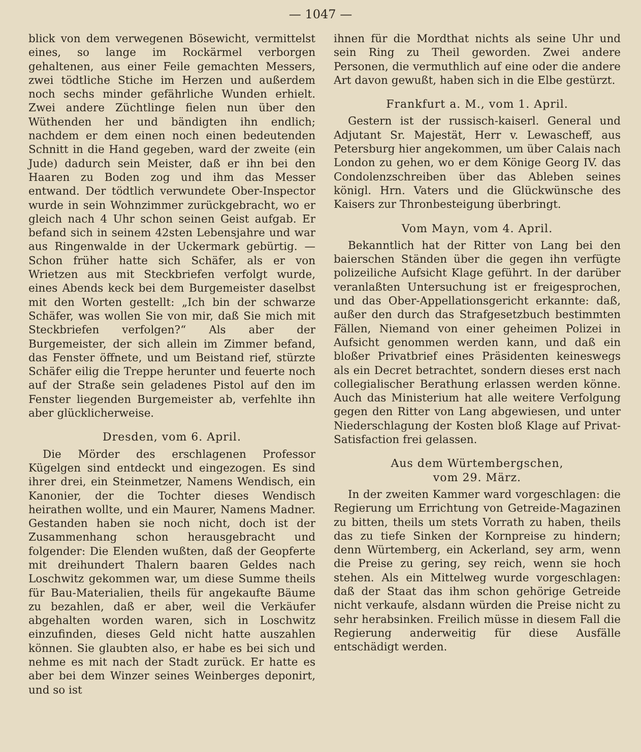— 1047 —
blick von dem verwegenen Bösewicht, vermittelst eines, so lange im Rockärmel verborgen gehaltenen, aus einer Feile gemachten Messers, zwei tödtliche Stiche im Herzen und außerdem noch sechs minder gefährliche Wunden erhielt. Zwei andere Züchtlinge fielen nun über den Wüthenden her und bändigten ihn endlich; nachdem er dem einen noch einen bedeutenden Schnitt in die Hand gegeben, ward der zweite (ein Jude) dadurch sein Meister, daß er ihn bei den Haaren zu Boden zog und ihm das Messer entwand. Der tödtlich verwundete Ober-Inspector wurde in sein Wohnzimmer zurückgebracht, wo er gleich nach 4 Uhr schon seinen Geist aufgab. Er befand sich in seinem 42sten Lebensjahre und war aus Ringenwalde in der Uckermark gebürtig. — Schon früher hatte sich Schäfer, als er von Wrietzen aus mit Steckbriefen verfolgt wurde, eines Abends keck bei dem Burgemeister daselbst mit den Worten gestellt: „Ich bin der schwarze Schäfer, was wollen Sie von mir, daß Sie mich mit Steckbriefen verfolgen?“ Als aber der Burgemeister, der sich allein im Zimmer befand, das Fenster öffnete, und um Beistand rief, stürzte Schäfer eilig die Treppe herunter und feuerte noch auf der Straße sein geladenes Pistol auf den im Fenster liegenden Burgemeister ab, verfehlte ihn aber glücklicherweise.
Dresden, vom 6. April.
Die Mörder des erschlagenen Professor Kügelgen sind entdeckt und eingezogen. Es sind ihrer drei, ein Steinmetzer, Namens Wendisch, ein Kanonier, der die Tochter dieses Wendisch heirathen wollte, und ein Maurer, Namens Madner. Gestanden haben sie noch nicht, doch ist der Zusammenhang schon herausgebracht und folgender: Die Elenden wußten, daß der Geopferte mit dreihundert Thalern baaren Geldes nach Loschwitz gekommen war, um diese Summe theils für Bau-Materialien, theils für angekaufte Bäume zu bezahlen, daß er aber, weil die Verkäufer abgehalten worden waren, sich in Loschwitz einzufinden, dieses Geld nicht hatte auszahlen können. Sie glaubten also, er habe es bei sich und nehme es mit nach der Stadt zurück. Er hatte es aber bei dem Winzer seines Weinberges deponirt, und so ist
ihnen für die Mordthat nichts als seine Uhr und sein Ring zu Theil geworden. Zwei andere Personen, die vermuthlich auf eine oder die andere Art davon gewußt, haben sich in die Elbe gestürzt.
Frankfurt a. M., vom 1. April.
Gestern ist der russisch-kaiserl. General und Adjutant Sr. Majestät, Herr v. Lewascheff, aus Petersburg hier angekommen, um über Calais nach London zu gehen, wo er dem Könige Georg IV. das Condolenzschreiben über das Ableben seines königl. Hrn. Vaters und die Glückwünsche des Kaisers zur Thronbesteigung überbringt.
Vom Mayn, vom 4. April.
Bekanntlich hat der Ritter von Lang bei den baierschen Ständen über die gegen ihn verfügte polizeiliche Aufsicht Klage geführt. In der darüber veranlaßten Untersuchung ist er freigesprochen, und das Ober-Appellationsgericht erkannte: daß, außer den durch das Strafgesetzbuch bestimmten Fällen, Niemand von einer geheimen Polizei in Aufsicht genommen werden kann, und daß ein bloßer Privatbrief eines Präsidenten keineswegs als ein Decret betrachtet, sondern dieses erst nach collegialischer Berathung erlassen werden könne. Auch das Ministerium hat alle weitere Verfolgung gegen den Ritter von Lang abgewiesen, und unter Niederschlagung der Kosten bloß Klage auf Privat-Satisfaction frei gelassen.
Aus dem Würtembergschen,
vom 29. März.
In der zweiten Kammer ward vorgeschlagen: die Regierung um Errichtung von Getreide-Magazinen zu bitten, theils um stets Vorrath zu haben, theils das zu tiefe Sinken der Kornpreise zu hindern; denn Würtemberg, ein Ackerland, sey arm, wenn die Preise zu gering, sey reich, wenn sie hoch stehen. Als ein Mittelweg wurde vorgeschlagen: daß der Staat das ihm schon gehörige Getreide nicht verkaufe, alsdann würden die Preise nicht zu sehr herabsinken. Freilich müsse in diesem Fall die Regierung anderweitig für diese Ausfälle entschädigt werden.